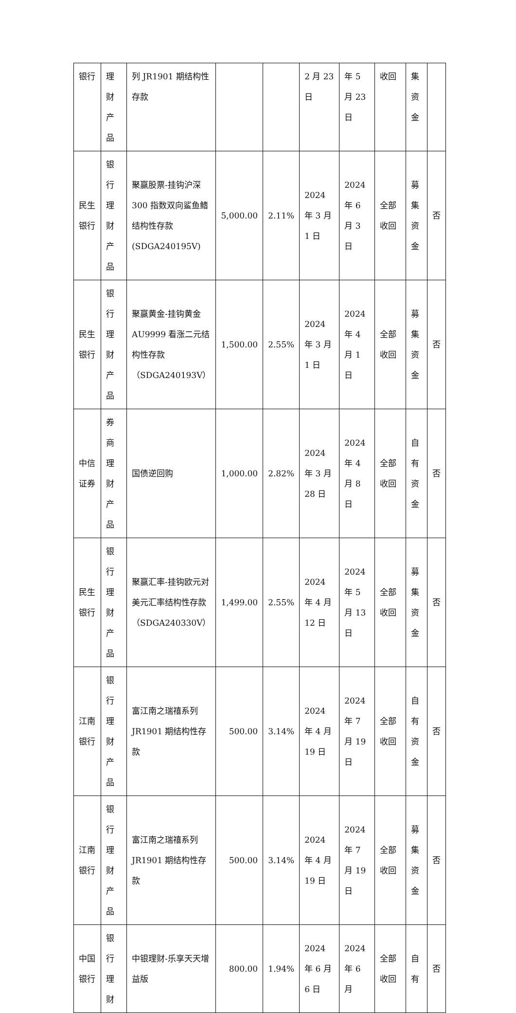| 银行 | 理财产品 | 列 JR1901 期结构性存款 | | | 2 月 23 日 | 年 5 月 23 日 | 收回 | 集资金 | |
| 民生银行 | 银行理财产品 | 聚赢股票-挂钩沪深 300 指数双向鲨鱼鳍结构性存款(SDGA240195V) | 5,000.00 | 2.11% | 2024 年 3 月 1 日 | 2024 年 6 月 3 日 | 全部收回 | 募集资金 | 否 |
| 民生银行 | 银行理财产品 | 聚赢黄金-挂钩黄金 AU9999 看涨二元结构性存款（SDGA240193V） | 1,500.00 | 2.55% | 2024 年 3 月 1 日 | 2024 年 4 月 1 日 | 全部收回 | 募集资金 | 否 |
| 中信证券 | 券商理财产品 | 国债逆回购 | 1,000.00 | 2.82% | 2024 年 3 月 28 日 | 2024 年 4 月 8 日 | 全部收回 | 自有资金 | 否 |
| 民生银行 | 银行理财产品 | 聚赢汇率-挂钩欧元对美元汇率结构性存款（SDGA240330V） | 1,499.00 | 2.55% | 2024 年 4 月 12 日 | 2024 年 5 月 13 日 | 全部收回 | 募集资金 | 否 |
| 江南银行 | 银行理财产品 | 富江南之瑞禧系列 JR1901 期结构性存款 | 500.00 | 3.14% | 2024 年 4 月 19 日 | 2024 年 7 月 19 日 | 全部收回 | 自有资金 | 否 |
| 江南银行 | 银行理财产品 | 富江南之瑞禧系列 JR1901 期结构性存款 | 500.00 | 3.14% | 2024 年 4 月 19 日 | 2024 年 7 月 19 日 | 全部收回 | 募集资金 | 否 |
| 中国银行 | 银行理财 | 中银理财-乐享天天增益版 | 800.00 | 1.94% | 2024 年 6 月 6 日 | 2024 年 6 月 | 全部收回 | 自有 | 否 |